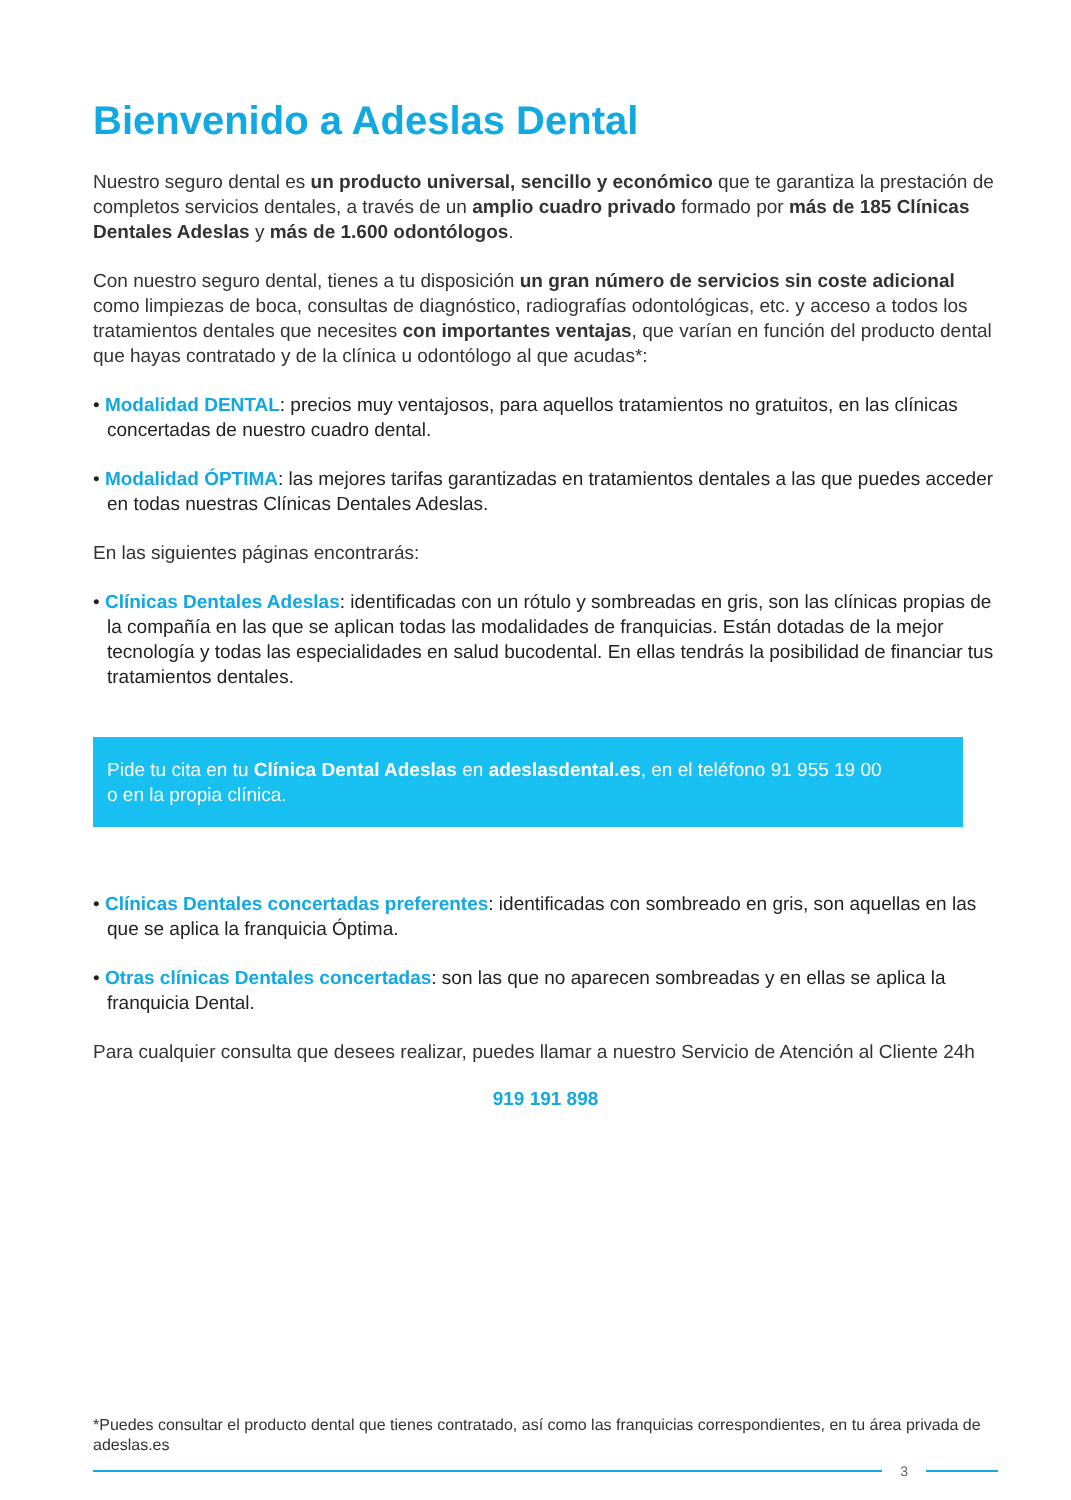Bienvenido a Adeslas Dental
Nuestro seguro dental es un producto universal, sencillo y económico que te garantiza la prestación de completos servicios dentales, a través de un amplio cuadro privado formado por más de 185 Clínicas Dentales Adeslas y más de 1.600 odontólogos.
Con nuestro seguro dental, tienes a tu disposición un gran número de servicios sin coste adicional como limpiezas de boca, consultas de diagnóstico, radiografías odontológicas, etc. y acceso a todos los tratamientos dentales que necesites con importantes ventajas, que varían en función del producto dental que hayas contratado y de la clínica u odontólogo al que acudas*:
• Modalidad DENTAL: precios muy ventajosos, para aquellos tratamientos no gratuitos, en las clínicas concertadas de nuestro cuadro dental.
• Modalidad ÓPTIMA: las mejores tarifas garantizadas en tratamientos dentales a las que puedes acceder en todas nuestras Clínicas Dentales Adeslas.
En las siguientes páginas encontrarás:
• Clínicas Dentales Adeslas: identificadas con un rótulo y sombreadas en gris, son las clínicas propias de la compañía en las que se aplican todas las modalidades de franquicias. Están dotadas de la mejor tecnología y todas las especialidades en salud bucodental. En ellas tendrás la posibilidad de financiar tus tratamientos dentales.
Pide tu cita en tu Clínica Dental Adeslas en adeslasdental.es, en el teléfono 91 955 19 00
o en la propia clínica.
• Clínicas Dentales concertadas preferentes: identificadas con sombreado en gris, son aquellas en las que se aplica la franquicia Óptima.
• Otras clínicas Dentales concertadas: son las que no aparecen sombreadas y en ellas se aplica la franquicia Dental.
Para cualquier consulta que desees realizar, puedes llamar a nuestro Servicio de Atención al Cliente 24h
919 191 898
*Puedes consultar el producto dental que tienes contratado, así como las franquicias correspondientes, en tu área privada de adeslas.es
3